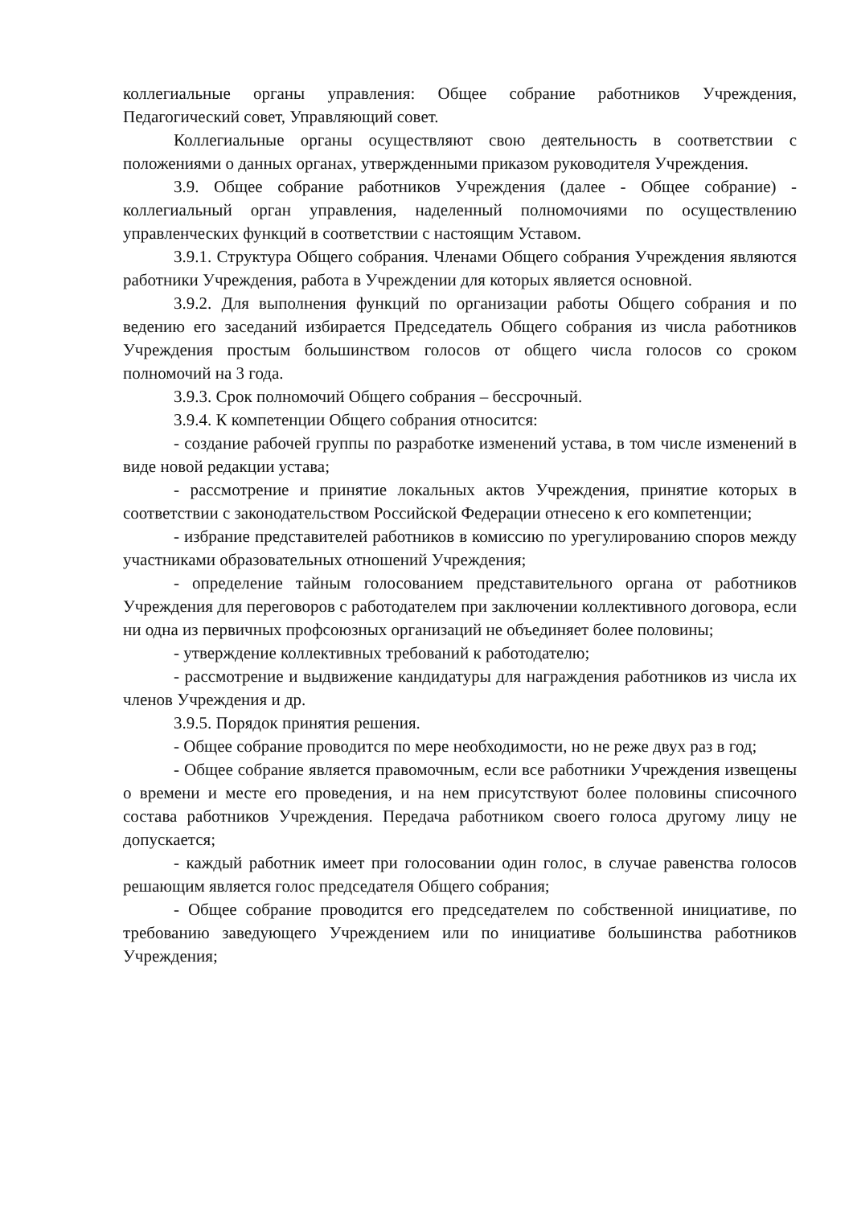коллегиальные органы управления: Общее собрание работников Учреждения, Педагогический совет, Управляющий совет.
Коллегиальные органы осуществляют свою деятельность в соответствии с положениями о данных органах, утвержденными приказом руководителя Учреждения.
3.9. Общее собрание работников Учреждения (далее - Общее собрание) - коллегиальный орган управления, наделенный полномочиями по осуществлению управленческих функций в соответствии с настоящим Уставом.
3.9.1. Структура Общего собрания. Членами Общего собрания Учреждения являются работники Учреждения, работа в Учреждении для которых является основной.
3.9.2. Для выполнения функций по организации работы Общего собрания и по ведению его заседаний избирается Председатель Общего собрания из числа работников Учреждения простым большинством голосов от общего числа голосов со сроком полномочий на 3 года.
3.9.3. Срок полномочий Общего собрания – бессрочный.
3.9.4. К компетенции Общего собрания относится:
- создание рабочей группы по разработке изменений устава, в том числе изменений в виде новой редакции устава;
- рассмотрение и принятие локальных актов Учреждения, принятие которых в соответствии с законодательством Российской Федерации отнесено к его компетенции;
- избрание представителей работников в комиссию по урегулированию споров между участниками образовательных отношений Учреждения;
- определение тайным голосованием представительного органа от работников Учреждения для переговоров с работодателем при заключении коллективного договора, если ни одна из первичных профсоюзных организаций не объединяет более половины;
- утверждение коллективных требований к работодателю;
- рассмотрение и выдвижение кандидатуры для награждения работников из числа их членов Учреждения и др.
3.9.5. Порядок принятия решения.
- Общее собрание проводится по мере необходимости, но не реже двух раз в год;
- Общее собрание является правомочным, если все работники Учреждения извещены о времени и месте его проведения, и на нем присутствуют более половины списочного состава работников Учреждения. Передача работником своего голоса другому лицу не допускается;
- каждый работник имеет при голосовании один голос, в случае равенства голосов решающим является голос председателя Общего собрания;
- Общее собрание проводится его председателем по собственной инициативе, по требованию заведующего Учреждением или по инициативе большинства работников Учреждения;